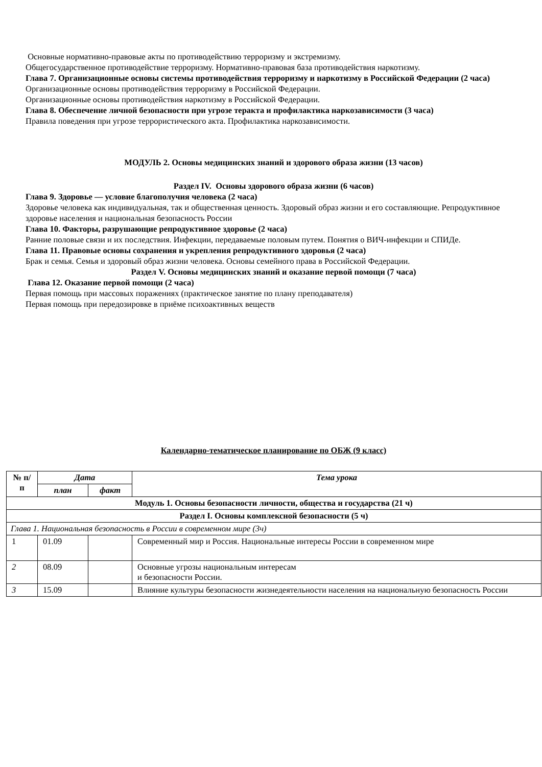Основные нормативно-правовые акты по противодействию терроризму и экстремизму.
Общегосударственное противодействие терроризму. Нормативно-правовая база противодействия наркотизму.
Глава 7. Организационные основы системы противодействия терроризму и наркотизму в Российской Федерации (2 часа)
Организационные основы противодействия терроризму в Российской Федерации.
Организационные основы противодействия наркотизму в Российской Федерации.
Глава 8. Обеспечение личной безопасности при угрозе теракта и профилактика наркозависимости (3 часа)
Правила поведения при угрозе террористического акта. Профилактика наркозависимости.
МОДУЛЬ 2. Основы медицинских знаний и здорового образа жизни (13 часов)
Раздел IV. Основы здорового образа жизни (6 часов)
Глава 9. Здоровье — условие благополучия человека (2 часа)
Здоровье человека как индивидуальная, так и общественная ценность. Здоровый образ жизни и его составляющие. Репродуктивное здоровье населения и национальная безопасность России
Глава 10. Факторы, разрушающие репродуктивное здоровье (2 часа)
Ранние половые связи и их последствия. Инфекции, передаваемые половым путем. Понятия о ВИЧ-инфекции и СПИДе.
Глава 11. Правовые основы сохранения и укрепления репродуктивного здоровья (2 часа)
Брак и семья. Семья и здоровый образ жизни человека. Основы семейного права в Российской Федерации.
Раздел V. Основы медицинских знаний и оказание первой помощи (7 часа)
Глава 12. Оказание первой помощи (2 часа)
Первая помощь при массовых поражениях (практическое занятие по плану преподавателя)
Первая помощь при передозировке в приёме психоактивных веществ
Календарно-тематическое планирование по ОБЖ (9 класс)
| № п/п | Дата | | Тема урока |
| --- | --- | --- | --- |
| | план | факт | |
| Модуль 1. Основы безопасности личности, общества и государства (21 ч) | | | |
| Раздел I. Основы комплексной безопасности (5 ч) | | | |
| Глава 1. Национальная безопасность в России в современном мире (3ч) | | | |
| 1 | 01.09 | | Современный мир и Россия. Национальные интересы России в современном мире |
| 2 | 08.09 | | Основные угрозы национальным интересам и безопасности России. |
| 3 | 15.09 | | Влияние культуры безопасности жизнедеятельности населения на национальную безопасность России |